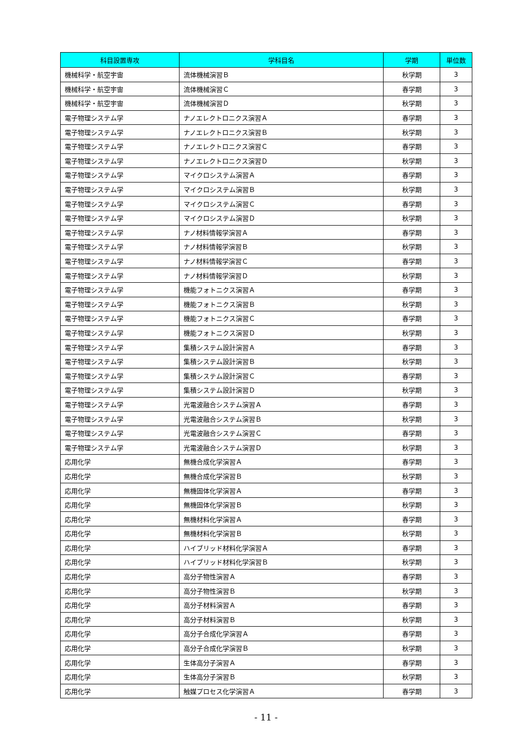| 科目設置専攻 | 学科目名 | 学期 | 単位数 |
| --- | --- | --- | --- |
| 機械科学・航空宇宙 | 流体機械演習Ｂ | 秋学期 | 3 |
| 機械科学・航空宇宙 | 流体機械演習Ｃ | 春学期 | 3 |
| 機械科学・航空宇宙 | 流体機械演習Ｄ | 秋学期 | 3 |
| 電子物理システム学 | ナノエレクトロニクス演習Ａ | 春学期 | 3 |
| 電子物理システム学 | ナノエレクトロニクス演習Ｂ | 秋学期 | 3 |
| 電子物理システム学 | ナノエレクトロニクス演習Ｃ | 春学期 | 3 |
| 電子物理システム学 | ナノエレクトロニクス演習Ｄ | 秋学期 | 3 |
| 電子物理システム学 | マイクロシステム演習Ａ | 春学期 | 3 |
| 電子物理システム学 | マイクロシステム演習Ｂ | 秋学期 | 3 |
| 電子物理システム学 | マイクロシステム演習Ｃ | 春学期 | 3 |
| 電子物理システム学 | マイクロシステム演習Ｄ | 秋学期 | 3 |
| 電子物理システム学 | ナノ材料情報学演習Ａ | 春学期 | 3 |
| 電子物理システム学 | ナノ材料情報学演習Ｂ | 秋学期 | 3 |
| 電子物理システム学 | ナノ材料情報学演習Ｃ | 春学期 | 3 |
| 電子物理システム学 | ナノ材料情報学演習Ｄ | 秋学期 | 3 |
| 電子物理システム学 | 機能フォトニクス演習Ａ | 春学期 | 3 |
| 電子物理システム学 | 機能フォトニクス演習Ｂ | 秋学期 | 3 |
| 電子物理システム学 | 機能フォトニクス演習Ｃ | 春学期 | 3 |
| 電子物理システム学 | 機能フォトニクス演習Ｄ | 秋学期 | 3 |
| 電子物理システム学 | 集積システム設計演習Ａ | 春学期 | 3 |
| 電子物理システム学 | 集積システム設計演習Ｂ | 秋学期 | 3 |
| 電子物理システム学 | 集積システム設計演習Ｃ | 春学期 | 3 |
| 電子物理システム学 | 集積システム設計演習Ｄ | 秋学期 | 3 |
| 電子物理システム学 | 光電波融合システム演習Ａ | 春学期 | 3 |
| 電子物理システム学 | 光電波融合システム演習Ｂ | 秋学期 | 3 |
| 電子物理システム学 | 光電波融合システム演習Ｃ | 春学期 | 3 |
| 電子物理システム学 | 光電波融合システム演習Ｄ | 秋学期 | 3 |
| 応用化学 | 無機合成化学演習Ａ | 春学期 | 3 |
| 応用化学 | 無機合成化学演習Ｂ | 秋学期 | 3 |
| 応用化学 | 無機固体化学演習Ａ | 春学期 | 3 |
| 応用化学 | 無機固体化学演習Ｂ | 秋学期 | 3 |
| 応用化学 | 無機材料化学演習Ａ | 春学期 | 3 |
| 応用化学 | 無機材料化学演習Ｂ | 秋学期 | 3 |
| 応用化学 | ハイブリッド材料化学演習Ａ | 春学期 | 3 |
| 応用化学 | ハイブリッド材料化学演習Ｂ | 秋学期 | 3 |
| 応用化学 | 高分子物性演習Ａ | 春学期 | 3 |
| 応用化学 | 高分子物性演習Ｂ | 秋学期 | 3 |
| 応用化学 | 高分子材料演習Ａ | 春学期 | 3 |
| 応用化学 | 高分子材料演習Ｂ | 秋学期 | 3 |
| 応用化学 | 高分子合成化学演習Ａ | 春学期 | 3 |
| 応用化学 | 高分子合成化学演習Ｂ | 秋学期 | 3 |
| 応用化学 | 生体高分子演習Ａ | 春学期 | 3 |
| 応用化学 | 生体高分子演習Ｂ | 秋学期 | 3 |
| 応用化学 | 触媒プロセス化学演習Ａ | 春学期 | 3 |
- 11 -